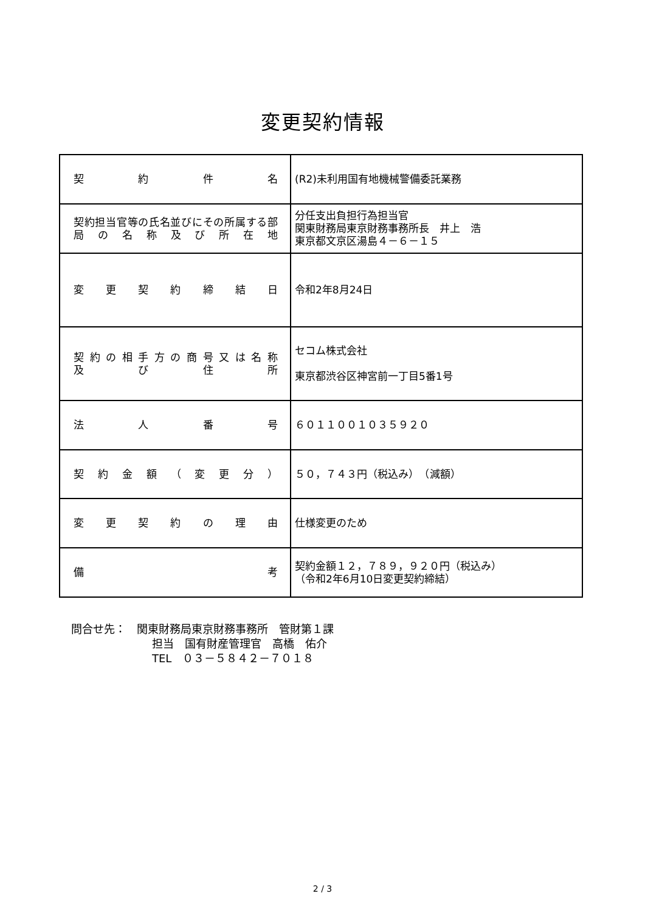変更契約情報
| 契約件名 | (R2)未利用国有地機械警備委託業務 |
| 契約担当官等の氏名並びにその所属する部局の名称及び所在地 | 分任支出負担行為担当官 関東財務局東京財務事務所長 井上 浩 東京都文京区湯島４－６－１５ |
| 変更契約締結日 | 令和2年8月24日 |
| 契約の相手方の商号又は名称 及び住所 | セコム株式会社 東京都渋谷区神宮前一丁目5番1号 |
| 法人番号 | ６０１１００１０３５９２０ |
| 契約金額（変更分） | ５０，７４３円（税込み） （減額） |
| 変更契約の理由 | 仕様変更のため |
| 備考 | 契約金額１２，７８９，９２０円（税込み） （令和2年6月10日変更契約締結） |
問合せ先：　関東財務局東京財務事務所　管財第１課
担当　国有財産管理官　高橋　佑介
TEL　０３－５８４２－７０１８
2 / 3